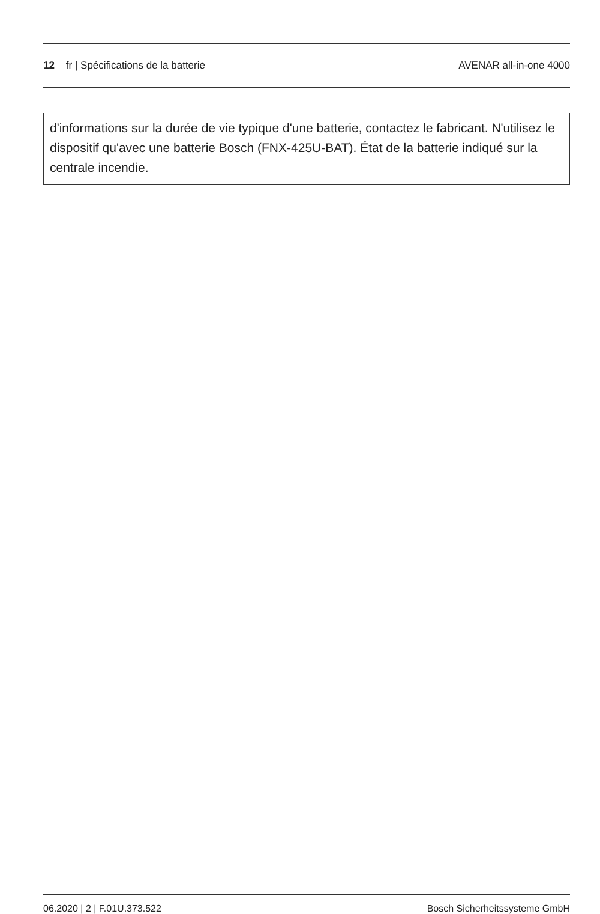12 fr | Spécifications de la batterie
AVENAR all-in-one 4000
| d'informations sur la durée de vie typique d'une batterie, contactez le fabricant. N'utilisez le dispositif qu'avec une batterie Bosch (FNX-425U-BAT). État de la batterie indiqué sur la centrale incendie. |
06.2020 | 2 | F.01U.373.522 Bosch Sicherheitssysteme GmbH